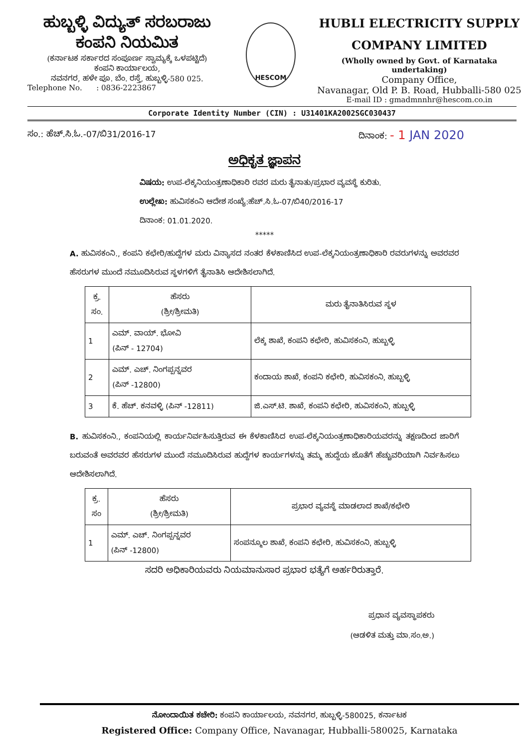ಹುಬ್ಬಳ್ಳಿ ವಿದ್ಯುತ್ ಸರಬರಾಜು
ಕಂಪನಿ ನಿಯಮಿತ
(ಕರ್ನಾಟಕ ಸರ್ಕಾರದ ಸಂಪೂರ್ಣ ಸ್ವಾಮ್ಯಕ್ಕೆ ಒಳಪಟ್ಟಿದೆ)
ಕಂಪನಿ ಕಾರ್ಯಾಲಯ,
ನವನಗರ, ಹಳೇ ಪೂ. ಬೆಂ. ರಸ್ತೆ, ಹುಬ್ಬಳ್ಳಿ-580 025.
Telephone No. : 0836-2223867
HESCOM
HUBLI ELECTRICITY SUPPLY
COMPANY LIMITED
(Wholly owned by Govt. of Karnataka undertaking)
Company Office,
Navanagar, Old P. B. Road, Hubballi-580 025
E-mail ID : gmadmnnhr@hescom.co.in
Corporate Identity Number (CIN) : U31401KA2002SGC030437
ಸಂ.: ಹೆಚ್.ಸಿ.ಓ.-07/ಬಿ31/2016-17 ದಿನಾಂಕ: - 1 JAN 2020
ಅಧಿಕೃತ ಜ್ಞಾಪನ
ವಿಷಯ: ಉಪ-ಲೆಕ್ಕನಿಯಂತ್ರಣಾಧಿಕಾರಿ ರವರ ಮರು ತೈನಾತು/ಪ್ರಭಾರ ವ್ಯವಸ್ಥೆ ಕುರಿತು.
ಉಲ್ಲೇಖ: ಹುವಿಸಕಂನಿ ಆದೇಶ ಸಂಖ್ಯೆ:ಹೆಚ್.ಸಿ.ಓ-07/ಬಿ40/2016-17
ದಿನಾಂಕ: 01.01.2020.
*****
A. ಹುವಿಸಕಂನಿ., ಕಂಪನಿ ಕಛೇರಿ/ಹುದ್ದೆಗಳ ಮರು ವಿನ್ಯಾಸದ ನಂತರ ಕೆಳಕಾಣಿಸಿದ ಉಪ-ಲೆಕ್ಕನಿಯಂತ್ರಣಾಧಿಕಾರಿ ರವರುಗಳನ್ನು ಅವರವರ ಹೆಸರುಗಳ ಮುಂದೆ ನಮೂದಿಸಿರುವ ಸ್ಥಳಗಳಿಗೆ ತೈನಾತಿಸಿ ಆದೇಶಿಸಲಾಗಿದೆ.
| ಕ್ರ. ಸಂ. | ಹೆಸರು (ಶ್ರೀ/ಶ್ರೀಮತಿ) | ಮರು ತೈನಾತಿಸಿರುವ ಸ್ಥಳ |
| --- | --- | --- |
| 1 | ಎಮ್. ವಾಯ್. ಭೋವಿ (ಪಿನ್ - 12704) | ಲೆಕ್ಕ ಶಾಖೆ, ಕಂಪನಿ ಕಛೇರಿ, ಹುವಿಸಕಂನಿ, ಹುಬ್ಬಳ್ಳಿ |
| 2 | ಎಮ್. ಎಚ್. ನಿಂಗಪ್ಪನ್ನವರ (ಪಿನ್ -12800) | ಕಂದಾಯ ಶಾಖೆ, ಕಂಪನಿ ಕಛೇರಿ, ಹುವಿಸಕಂನಿ, ಹುಬ್ಬಳ್ಳಿ |
| 3 | ಕೆ. ಹೆಚ್. ಕನವಳ್ಳಿ (ಪಿನ್ -12811) | ಜಿ.ಎಸ್.ಟಿ. ಶಾಖೆ, ಕಂಪನಿ ಕಛೇರಿ, ಹುವಿಸಕಂನಿ, ಹುಬ್ಬಳ್ಳಿ |
B. ಹುವಿಸಕಂನಿ., ಕಂಪನಿಯಲ್ಲಿ ಕಾರ್ಯನಿರ್ವಹಿಸುತ್ತಿರುವ ಈ ಕೆಳಕಾಣಿಸಿದ ಉಪ-ಲೆಕ್ಕನಿಯಂತ್ರಣಾಧಿಕಾರಿಯವರನ್ನು ತಕ್ಷಣದಿಂದ ಜಾರಿಗೆ ಬರುವಂತೆ ಅವರವರ ಹೆಸರುಗಳ ಮುಂದೆ ನಮೂದಿಸಿರುವ ಹುದ್ದೆಗಳ ಕಾರ್ಯಗಳನ್ನು ತಮ್ಮ ಹುದ್ದೆಯ ಜೊತೆಗೆ ಹೆಚ್ಚುವರಿಯಾಗಿ ನಿರ್ವಹಿಸಲು ಆದೇಶಿಸಲಾಗಿದೆ.
| ಕ್ರ. ಸಂ | ಹೆಸರು (ಶ್ರೀ/ಶ್ರೀಮತಿ) | ಪ್ರಭಾರ ವ್ಯವಸ್ಥೆ ಮಾಡಲಾದ ಶಾಖೆ/ಕಛೇರಿ |
| --- | --- | --- |
| 1 | ಎಮ್. ಎಚ್. ನಿಂಗಪ್ಪನ್ನವರ (ಪಿನ್ -12800) | ಸಂಪನ್ಮೂಲ ಶಾಖೆ, ಕಂಪನಿ ಕಛೇರಿ, ಹುವಿಸಕಂನಿ, ಹುಬ್ಬಳ್ಳಿ |
ಸದರಿ ಅಧಿಕಾರಿಯವರು ನಿಯಮಾನುಸಾರ ಪ್ರಭಾರ ಭತ್ಯೆಗೆ ಅರ್ಹರಿರುತ್ತಾರೆ.
ಪ್ರಧಾನ ವ್ಯವಸ್ಥಾಪಕರು
(ಆಡಳಿತ ಮತ್ತು ಮಾ.ಸಂ.ಅ.)
ನೋಂದಾಯಿತ ಕಚೇರಿ: ಕಂಪನಿ ಕಾರ್ಯಾಲಯ, ನವನಗರ, ಹುಬ್ಬಳ್ಳಿ-580025, ಕರ್ನಾಟಕ
Registered Office: Company Office, Navanagar, Hubballi-580025, Karnataka